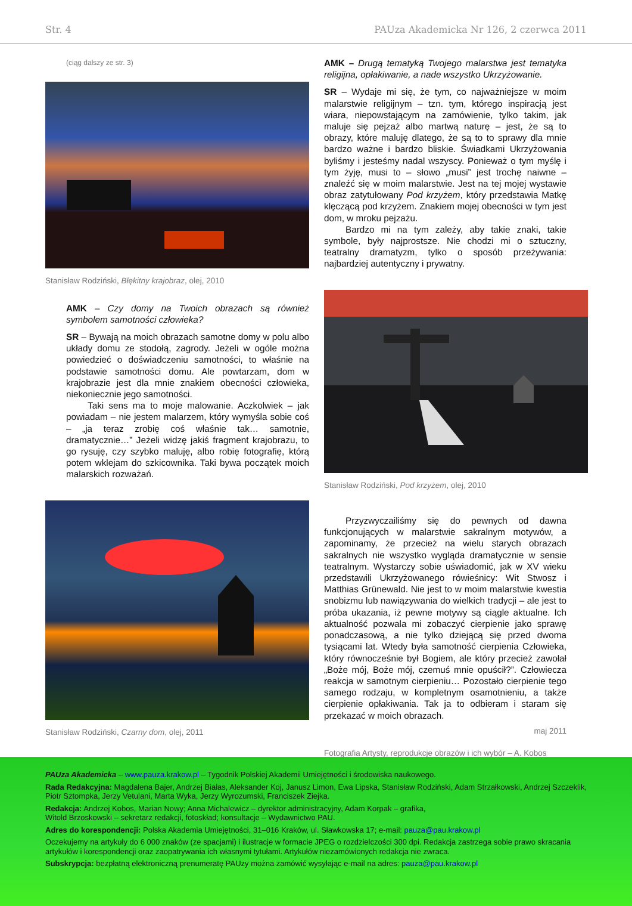Str. 4 PAUza Akademicka Nr 126, 2 czerwca 2011
(ciąg dalszy ze str. 3)
Stanisław Rodziński, Błękitny krajobraz, olej, 2010
AMK – Czy domy na Twoich obrazach są również symbolem samotności człowieka?
SR – Bywają na moich obrazach samotne domy w polu albo układy domu ze stodołą, zagrody. Jeżeli w ogóle można powiedzieć o doświadczeniu samotności, to właśnie na podstawie samotności domu. Ale powtarzam, dom w krajobrazie jest dla mnie znakiem obecności człowieka, niekoniecznie jego samotności.
Taki sens ma to moje malowanie. Aczkolwiek – jak powiadam – nie jestem malarzem, który wymyśla sobie coś – „ja teraz zrobię coś właśnie tak… samotnie, dramatycznie…” Jeżeli widzę jakiś fragment krajobrazu, to go rysuję, czy szybko maluję, albo robię fotografię, którą potem wklejam do szkicownika. Taki bywa początek moich malarskich rozważań.
Stanisław Rodziński, Czarny dom, olej, 2011
AMK – Drugą tematyką Twojego malarstwa jest tematyka religijna, opłakiwanie, a nade wszystko Ukrzyżowanie.
SR – Wydaje mi się, że tym, co najważniejsze w moim malarstwie religijnym – tzn. tym, którego inspiracją jest wiara, niepowstającym na zamówienie, tylko takim, jak maluje się pejzaż albo martwą naturę – jest, że są to obrazy, które maluję dlatego, że są to to sprawy dla mnie bardzo ważne i bardzo bliskie. Świadkami Ukrzyżowania byliśmy i jesteśmy nadal wszyscy. Ponieważ o tym myślę i tym żyję, musi to – słowo „musi” jest trochę naiwne – znaleźć się w moim malarstwie. Jest na tej mojej wystawie obraz zatytułowany Pod krzyżem, który przedstawia Matkę klęczącą pod krzyżem. Znakiem mojej obecności w tym jest dom, w mroku pejzażu.
Bardzo mi na tym zależy, aby takie znaki, takie symbole, były najprostsze. Nie chodzi mi o sztuczny, teatralny dramatyzm, tylko o sposób przeżywania: najbardziej autentyczny i prywatny.
Stanisław Rodziński, Pod krzyżem, olej, 2010
Przyzwyczailiśmy się do pewnych od dawna funkcjonujących w malarstwie sakralnym motywów, a zapominamy, że przecież na wielu starych obrazach sakralnych nie wszystko wygląda dramatycznie w sensie teatralnym. Wystarczy sobie uświadomić, jak w XV wieku przedstawili Ukrzyżowanego rówieśnicy: Wit Stwosz i Matthias Grünewald. Nie jest to w moim malarstwie kwestia snobizmu lub nawiązywania do wielkich tradycji – ale jest to próba ukazania, iż pewne motywy są ciągle aktualne. Ich aktualność pozwala mi zobaczyć cierpienie jako sprawę ponadczasową, a nie tylko dziejącą się przed dwoma tysiącami lat. Wtedy była samotność cierpienia Człowieka, który równocześnie był Bogiem, ale który przecież zawołał „Boże mój, Boże mój, czemuś mnie opuścił?”. Człowiecza reakcja w samotnym cierpieniu… Pozostało cierpienie tego samego rodzaju, w kompletnym osamotnieniu, a także cierpienie opłakiwania. Tak ja to odbieram i staram się przekazać w moich obrazach.
maj 2011
Fotografia Artysty, reprodukcje obrazów i ich wybór – A. Kobos
PAUza Akademicka – www.pauza.krakow.pl – Tygodnik Polskiej Akademii Umiejętności i środowiska naukowego.
Rada Redakcyjna: Magdalena Bajer, Andrzej Białas, Aleksander Koj, Janusz Limon, Ewa Lipska, Stanisław Rodziński, Adam Strzałkowski, Andrzej Szczeklik, Piotr Sztompka, Jerzy Vetulani, Marta Wyka, Jerzy Wyrozumski, Franciszek Ziejka.
Redakcja: Andrzej Kobos, Marian Nowy; Anna Michalewicz – dyrektor administracyjny, Adam Korpak – grafika,
Witold Brzoskowski – sekretarz redakcji, fotoskład; konsultacje – Wydawnictwo PAU.
Adres do korespondencji: Polska Akademia Umiejętności, 31–016 Kraków, ul. Sławkowska 17; e-mail: pauza@pau.krakow.pl
Oczekujemy na artykuły do 6 000 znaków (ze spacjami) i ilustracje w formacie JPEG o rozdzielczości 300 dpi. Redakcja zastrzega sobie prawo skracania artykułów i korespondencji oraz zaopatrywania ich własnymi tytułami. Artykułów niezamówionych redakcja nie zwraca.
Subskrypcja: bezpłatną elektroniczną prenumeratę PAUzy można zamówić wysyłając e-mail na adres: pauza@pau.krakow.pl